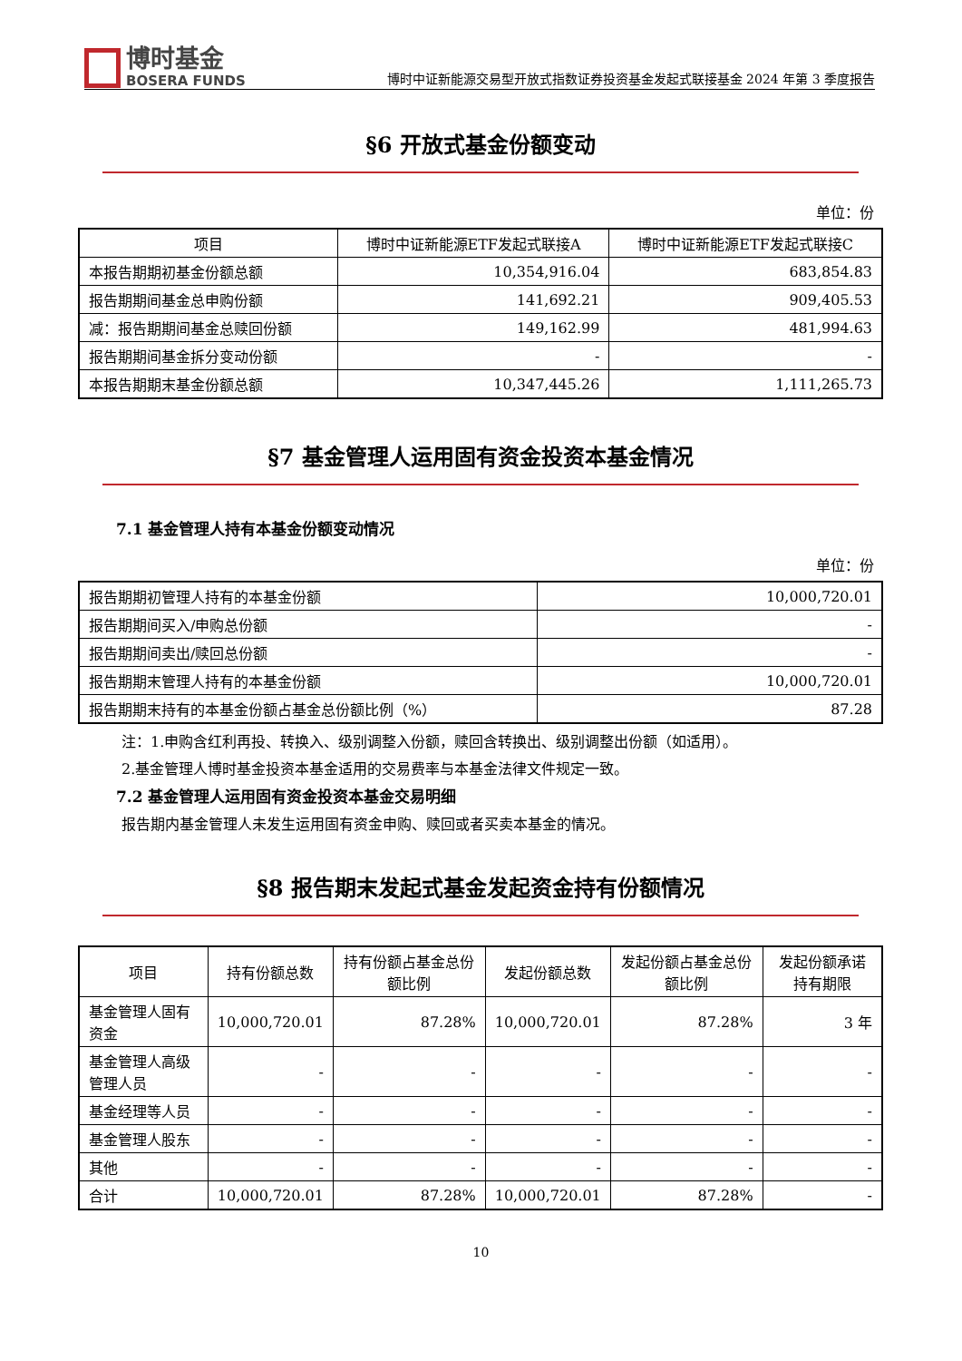博时基金
BOSERA FUNDS
博时中证新能源交易型开放式指数证券投资基金发起式联接基金 2024 年第 3 季度报告
§6 开放式基金份额变动
单位：份
| 项目 | 博时中证新能源ETF发起式联接A | 博时中证新能源ETF发起式联接C |
| --- | --- | --- |
| 本报告期期初基金份额总额 | 10,354,916.04 | 683,854.83 |
| 报告期期间基金总申购份额 | 141,692.21 | 909,405.53 |
| 减：报告期期间基金总赎回份额 | 149,162.99 | 481,994.63 |
| 报告期期间基金拆分变动份额 | - | - |
| 本报告期期末基金份额总额 | 10,347,445.26 | 1,111,265.73 |
§7 基金管理人运用固有资金投资本基金情况
7.1 基金管理人持有本基金份额变动情况
单位：份
| 报告期期初管理人持有的本基金份额 | 10,000,720.01 |
| 报告期期间买入/申购总份额 | - |
| 报告期期间卖出/赎回总份额 | - |
| 报告期期末管理人持有的本基金份额 | 10,000,720.01 |
| 报告期期末持有的本基金份额占基金总份额比例（%） | 87.28 |
注：1.申购含红利再投、转换入、级别调整入份额，赎回含转换出、级别调整出份额（如适用）。
2.基金管理人博时基金投资本基金适用的交易费率与本基金法律文件规定一致。
7.2 基金管理人运用固有资金投资本基金交易明细
报告期内基金管理人未发生运用固有资金申购、赎回或者买卖本基金的情况。
§8 报告期末发起式基金发起资金持有份额情况
| 项目 | 持有份额总数 | 持有份额占基金总份额比例 | 发起份额总数 | 发起份额占基金总份额比例 | 发起份额承诺持有期限 |
| --- | --- | --- | --- | --- | --- |
| 基金管理人固有资金 | 10,000,720.01 | 87.28% | 10,000,720.01 | 87.28% | 3 年 |
| 基金管理人高级管理人员 | - | - | - | - | - |
| 基金经理等人员 | - | - | - | - | - |
| 基金管理人股东 | - | - | - | - | - |
| 其他 | - | - | - | - | - |
| 合计 | 10,000,720.01 | 87.28% | 10,000,720.01 | 87.28% | - |
10